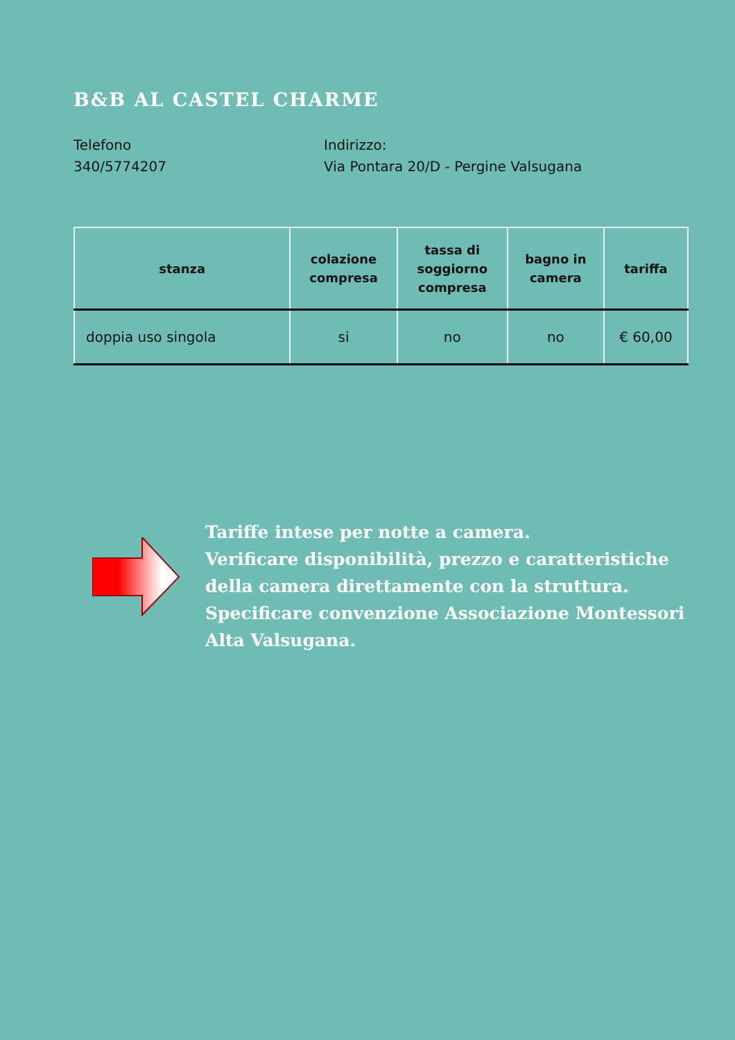B&B AL CASTEL CHARME
Telefono
340/5774207
Indirizzo:
Via Pontara 20/D - Pergine Valsugana
| stanza | colazione compresa | tassa di soggiorno compresa | bagno in camera | tariffa |
| --- | --- | --- | --- | --- |
| doppia uso singola | si | no | no | € 60,00 |
Tariffe intese per notte a camera.
Verificare disponibilità, prezzo e caratteristiche della camera direttamente con la struttura.
Specificare convenzione Associazione Montessori Alta Valsugana.